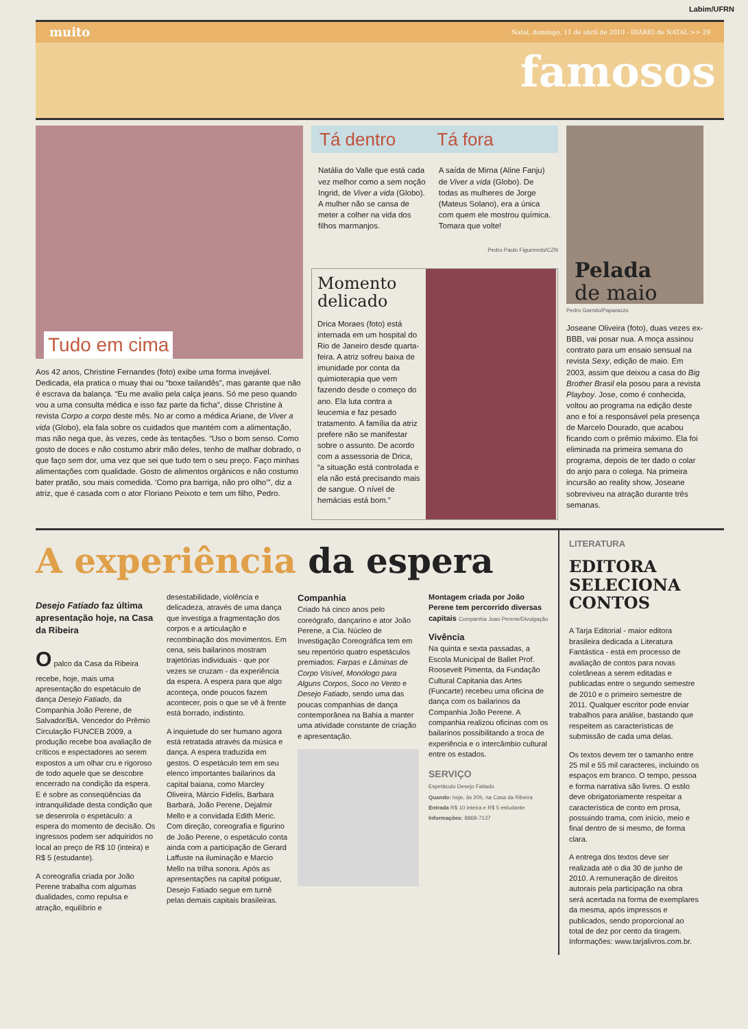Labim/UFRN
muito Natal, domingo, 11 de abril de 2010 - DIÁRIO de NATAL >> 29
famosos
Tudo em cima
Aos 42 anos, Christine Fernandes (foto) exibe uma forma invejável. Dedicada, ela pratica o muay thai ou “boxe tailandês”, mas garante que não é escrava da balança. “Eu me avalio pela calça jeans. Só me peso quando vou a uma consulta médica e isso faz parte da ficha”, disse Christine à revista Corpo a corpo deste mês. No ar como a médica Ariane, de Viver a vida (Globo), ela fala sobre os cuidados que mantém com a alimentação, mas não nega que, às vezes, cede às tentações. “Uso o bom senso. Como gosto de doces e não costumo abrir mão deles, tenho de malhar dobrado, o que faço sem dor, uma vez que sei que tudo tem o seu preço. Faço minhas alimentações com qualidade. Gosto de alimentos orgânicos e não costumo bater pratão, sou mais comedida. ‘Como pra barriga, não pro olho’”, diz a atriz, que é casada com o ator Floriano Peixoto e tem um filho, Pedro.
Tá dentro Tá fora
Natália do Valle que está cada vez melhor como a sem noção Ingrid, de Viver a vida (Globo). A mulher não se cansa de meter a colher na vida dos filhos marmanjos.
A saída de Mirna (Aline Fanju) de Viver a vida (Globo). De todas as mulheres de Jorge (Mateus Solano), era a única com quem ele mostrou química. Tomara que volte!
Pedro Paulo Figueiredo/CZN
Momento delicado
Drica Moraes (foto) está internada em um hospital do Rio de Janeiro desde quarta-feira. A atriz sofreu baixa de imunidade por conta da quimioterapia que vem fazendo desde o começo do ano. Ela luta contra a leucemia e faz pesado tratamento. A família da atriz prefere não se manifestar sobre o assunto. De acordo com a assessoria de Drica, “a situação está controlada e ela não está precisando mais de sangue. O nível de hemácias está bom.”
Pelada
de maio
Pedro Garrido/Paparazzo
Joseane Oliveira (foto), duas vezes ex-BBB, vai posar nua. A moça assinou contrato para um ensaio sensual na revista Sexy, edição de maio. Em 2003, assim que deixou a casa do Big Brother Brasil ela posou para a revista Playboy. Jose, como é conhecida, voltou ao programa na edição deste ano e foi a responsável pela presença de Marcelo Dourado, que acabou ficando com o prêmio máximo. Ela foi eliminada na primeira semana do programa, depois de ter dado o colar do anjo para o colega. Na primeira incursão ao reality show, Joseane sobreviveu na atração durante três semanas.
A experiência da espera
Desejo Fatiado faz última apresentação hoje, na Casa da Ribeira
O palco da Casa da Ribeira recebe, hoje, mais uma apresentação do espetáculo de dança Desejo Fatiado, da Companhia João Perene, de Salvador/BA. Vencedor do Prêmio Circulação FUNCEB 2009, a produção recebe boa avaliação de críticos e espectadores ao serem expostos a um olhar cru e rigoroso de todo aquele que se descobre encerrado na condição da espera. E é sobre as conseqüências da intranquilidade desta condição que se desenrola o espetáculo: a espera do momento de decisão. Os ingressos podem ser adquiridos no local ao preço de R$ 10 (inteira) e R$ 5 (estudante).
A coreografia criada por João Perene trabalha com algumas dualidades, como repulsa e atração, equilíbrio e desestabilidade, violência e delicadeza, através de uma dança que investiga a fragmentação dos corpos e a articulação e recombinação dos movimentos. Em cena, seis bailarinos mostram trajetórias individuais - que por vezes se cruzam - da experiência da espera. A espera para que algo aconteça, onde poucos fazem acontecer, pois o que se vê à frente está borrado, indistinto.
A inquietude do ser humano agora está retratada através da música e dança. A espera traduzida em gestos. O espetáculo tem em seu elenco importantes bailarinos da capital baiana, como Marcley Oliveira, Márcio Fidelis, Barbara Barbará, João Perene, Dejalmir Mello e a convidada Edith Meric. Com direção, coreografia e figurino de João Perene, o espetáculo conta ainda com a participação de Gerard Laffuste na iluminação e Marcio Mello na trilha sonora. Após as apresentações na capital potiguar, Desejo Fatiado segue em turnê pelas demais capitais brasileiras.
Companhia
Criado há cinco anos pelo coreógrafo, dançarino e ator João Perene, a Cia. Núcleo de Investigação Coreográfica tem em seu repertório quatro espetáculos premiados: Farpas e Lâminas de Corpo Visível, Monólogo para Alguns Corpos, Soco no Vento e Desejo Fatiado, sendo uma das poucas companhias de dança contemporânea na Bahia a manter uma atividade constante de criação e apresentação.
Montagem criada por João Perene tem percorrido diversas capitais Companhia Joao Perene/Divulgação
Vivência
Na quinta e sexta passadas, a Escola Municipal de Ballet Prof. Roosevelt Pimenta, da Fundação Cultural Capitania das Artes (Funcarte) recebeu uma oficina de dança com os bailarinos da Companhia João Perene. A companhia realizou oficinas com os bailarinos possibilitando a troca de experiência e o intercâmbio cultural entre os estados.
SERVIÇO
Espetáculo Desejo Fatiado
Quando: hoje, às 20h, na Casa da Ribeira
Entrada R$ 10 inteira e R$ 5 estudante
Informações: 8868-7137
LITERATURA
EDITORA SELECIONA CONTOS
A Tarja Editorial - maior editora brasileira dedicada a Literatura Fantástica - está em processo de avaliação de contos para novas coletâneas a serem editadas e publicadas entre o segundo semestre de 2010 e o primeiro semestre de 2011. Qualquer escritor pode enviar trabalhos para análise, bastando que respeitem as características de submissão de cada uma delas.
Os textos devem ter o tamanho entre 25 mil e 55 mil caracteres, incluindo os espaços em branco. O tempo, pessoa e forma narrativa são livres. O estilo deve obrigatoriamente respeitar a característica de conto em prosa, possuindo trama, com início, meio e final dentro de si mesmo, de forma clara.
A entrega dos textos deve ser realizada até o dia 30 de junho de 2010. A remuneração de direitos autorais pela participação na obra será acertada na forma de exemplares da mesma, após impressos e publicados, sendo proporcional ao total de dez por cento da tiragem. Informações: www.tarjalivros.com.br.